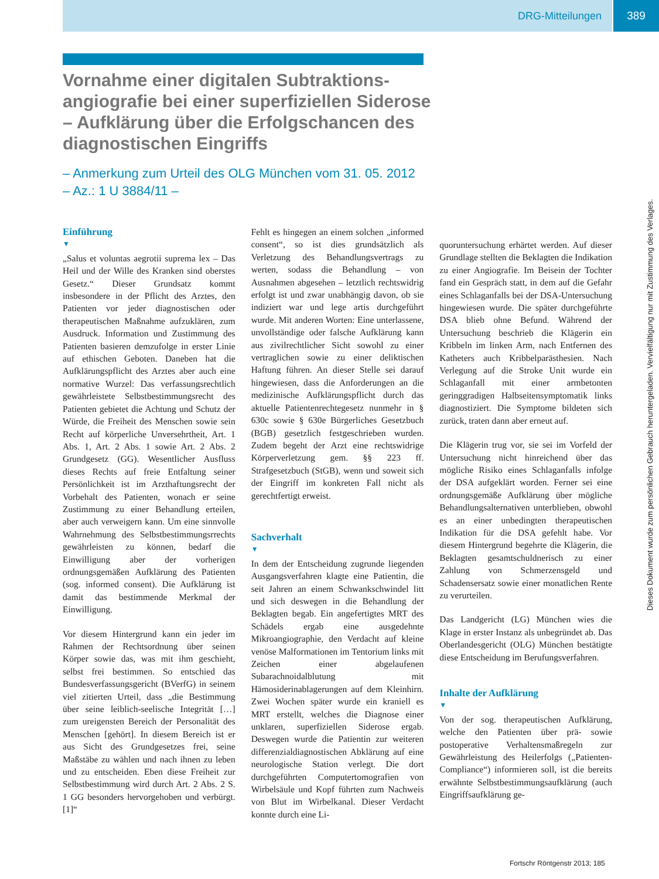DRG-Mitteilungen 389
Vornahme einer digitalen Subtraktions­angiografie bei einer superfiziellen Siderose – Aufklärung über die Erfolgschancen des diagnostischen Eingriffs
– Anmerkung zum Urteil des OLG München vom 31. 05. 2012
– Az.: 1 U 3884/11 –
Einführung
▼
„Salus et voluntas aegrotii suprema lex – Das Heil und der Wille des Kranken sind oberstes Gesetz.“ Dieser Grundsatz kommt insbesondere in der Pflicht des Arztes, den Patienten vor jeder diagnostischen oder therapeutischen Maßnahme aufzuklären, zum Ausdruck. Information und Zustimmung des Patienten basieren demzufolge in erster Linie auf ethischen Geboten. Daneben hat die Aufklärungspflicht des Arztes aber auch eine normative Wurzel: Das verfassungsrechtlich gewährleistete Selbstbestimmungsrecht des Patienten gebietet die Achtung und Schutz der Würde, die Freiheit des Menschen sowie sein Recht auf körperliche Unversehrtheit, Art. 1 Abs. 1, Art. 2 Abs. 1 sowie Art. 2 Abs. 2 Grundgesetz (GG). Wesentlicher Ausfluss dieses Rechts auf freie Entfaltung seiner Persönlichkeit ist im Arzthaftungsrecht der Vorbehalt des Patienten, wonach er seine Zustimmung zu einer Behandlung erteilen, aber auch verweigern kann. Um eine sinnvolle Wahrnehmung des Selbstbestimmungsrrechts gewährleisten zu können, bedarf die Einwilligung aber der vorherigen ordnungsgemäßen Aufklärung des Patienten (sog. informed consent). Die Aufklärung ist damit das bestimmende Merkmal der Einwilligung.
Vor diesem Hintergrund kann ein jeder im Rahmen der Rechtsordnung über seinen Körper sowie das, was mit ihm geschieht, selbst frei bestimmen. So entschied das Bundesverfassungsgericht (BVerfG) in seinem viel zitierten Urteil, dass „die Bestimmung über seine leiblich-seelische Integrität […] zum ureigensten Bereich der Personalität des Menschen [gehört]. In diesem Bereich ist er aus Sicht des Grundgesetzes frei, seine Maßstäbe zu wählen und nach ihnen zu leben und zu entscheiden. Eben diese Freiheit zur Selbstbestimmung wird durch Art. 2 Abs. 2 S. 1 GG besonders hervorgehoben und verbürgt. [1]“
Fehlt es hingegen an einem solchen „informed consent“, so ist dies grundsätzlich als Verletzung des Behandlungsvertrags zu werten, sodass die Behandlung – von Ausnahmen abgesehen – letztlich rechtswidrig erfolgt ist und zwar unabhängig davon, ob sie indiziert war und lege artis durchgeführt wurde. Mit anderen Worten: Eine unterlassene, unvollständige oder falsche Aufklärung kann aus zivilrechtlicher Sicht sowohl zu einer vertraglichen sowie zu einer deliktischen Haftung führen. An dieser Stelle sei darauf hingewiesen, dass die Anforderungen an die medizinische Aufklärungspflicht durch das aktuelle Patientenrechtegesetz nunmehr in § 630c sowie § 630e Bürgerliches Gesetzbuch (BGB) gesetzlich festgeschrieben wurden. Zudem begeht der Arzt eine rechtswidrige Körperverletzung gem. §§ 223 ff. Strafgesetzbuch (StGB), wenn und soweit sich der Eingriff im konkreten Fall nicht als gerechtfertigt erweist.
Sachverhalt
▼
In dem der Entscheidung zugrunde liegenden Ausgangsverfahren klagte eine Patientin, die seit Jahren an einem Schwankschwindel litt und sich deswegen in die Behandlung der Beklagten begab. Ein angefertigtes MRT des Schädels ergab eine ausgedehnte Mikroangiographie, den Verdacht auf kleine venöse Malformationen im Tentorium links mit Zeichen einer abgelaufenen Subarachnoidalblutung mit Hämosiderinablagerungen auf dem Kleinhirn. Zwei Wochen später wurde ein kraniell es MRT erstellt, welches die Diagnose einer unklaren, superfiziellen Siderose ergab. Deswegen wurde die Patientin zur weiteren differenzialdiagnostischen Abklärung auf eine neurologische Station verlegt. Die dort durchgeführten Computertomografien von Wirbelsäule und Kopf führten zum Nachweis von Blut im Wirbelkanal. Dieser Verdacht konnte durch eine Li-
quoruntersuchung erhärtet werden. Auf dieser Grundlage stellten die Beklagten die Indikation zu einer Angiografie. Im Beisein der Tochter fand ein Gespräch statt, in dem auf die Gefahr eines Schlaganfalls bei der DSA-Untersuchung hingewiesen wurde. Die später durchgeführte DSA blieb ohne Befund. Während der Untersuchung beschrieb die Klägerin ein Kribbeln im linken Arm, nach Entfernen des Katheters auch Kribbelparästhesien. Nach Verlegung auf die Stroke Unit wurde ein Schlaganfall mit einer armbetonten geringgradigen Halbseitensymptomatik links diagnostiziert. Die Symptome bildeten sich zurück, traten dann aber erneut auf.
Die Klägerin trug vor, sie sei im Vorfeld der Untersuchung nicht hinreichend über das mögliche Risiko eines Schlaganfalls infolge der DSA aufgeklärt worden. Ferner sei eine ordnungsgemäße Aufklärung über mögliche Behandlungsalternativen unterblieben, obwohl es an einer unbedingten therapeutischen Indikation für die DSA gefehlt habe. Vor diesem Hintergrund begehrte die Klägerin, die Beklagten gesamtschuldnerisch zu einer Zahlung von Schmerzensgeld und Schadensersatz sowie einer monatlichen Rente zu verurteilen.
Das Landgericht (LG) München wies die Klage in erster Instanz als unbegründet ab. Das Oberlandesgericht (OLG) München bestätigte diese Entscheidung im Berufungsverfahren.
Inhalte der Aufklärung
▼
Von der sog. therapeutischen Aufklärung, welche den Patienten über prä- sowie postoperative Verhaltensmaßregeln zur Gewährleistung des Heilerfolgs („Patienten-Compliance“) informieren soll, ist die bereits erwähnte Selbstbestimmungsaufklärung (auch Eingriffsaufklärung ge-
Dieses Dokument wurde zum persönlichen Gebrauch heruntergeladen. Vervielfältigung nur mit Zustimmung des Verlages.
Fortschr Röntgenstr 2013; 185